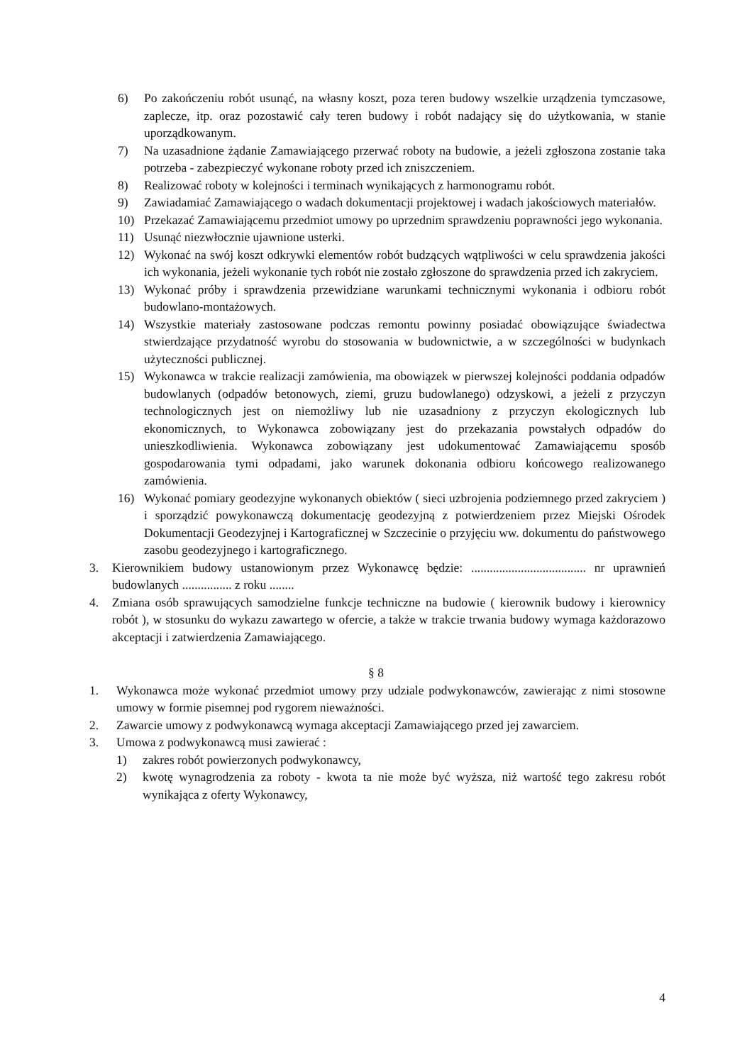6) Po zakończeniu robót usunąć, na własny koszt, poza teren budowy wszelkie urządzenia tymczasowe, zaplecze, itp. oraz pozostawić cały teren budowy i robót nadający się do użytkowania, w stanie uporządkowanym.
7) Na uzasadnione żądanie Zamawiającego przerwać roboty na budowie, a jeżeli zgłoszona zostanie taka potrzeba - zabezpieczyć wykonane roboty przed ich zniszczeniem.
8) Realizować roboty w kolejności i terminach wynikających z harmonogramu robót.
9) Zawiadamiać Zamawiającego o wadach dokumentacji projektowej i wadach jakościowych materiałów.
10) Przekazać Zamawiającemu przedmiot umowy po uprzednim sprawdzeniu poprawności jego wykonania.
11) Usunąć niezwłocznie ujawnione usterki.
12) Wykonać na swój koszt odkrywki elementów robót budzących wątpliwości w celu sprawdzenia jakości ich wykonania, jeżeli wykonanie tych robót nie zostało zgłoszone do sprawdzenia przed ich zakryciem.
13) Wykonać próby i sprawdzenia przewidziane warunkami technicznymi wykonania i odbioru robót budowlano-montażowych.
14) Wszystkie materiały zastosowane podczas remontu powinny posiadać obowiązujące świadectwa stwierdzające przydatność wyrobu do stosowania w budownictwie, a w szczególności w budynkach użyteczności publicznej.
15) Wykonawca w trakcie realizacji zamówienia, ma obowiązek w pierwszej kolejności poddania odpadów budowlanych (odpadów betonowych, ziemi, gruzu budowlanego) odzyskowi, a jeżeli z przyczyn technologicznych jest on niemożliwy lub nie uzasadniony z przyczyn ekologicznych lub ekonomicznych, to Wykonawca zobowiązany jest do przekazania powstałych odpadów do unieszkodliwienia. Wykonawca zobowiązany jest udokumentować Zamawiającemu sposób gospodarowania tymi odpadami, jako warunek dokonania odbioru końcowego realizowanego zamówienia.
16) Wykonać pomiary geodezyjne wykonanych obiektów ( sieci uzbrojenia podziemnego przed zakryciem ) i sporządzić powykonawczą dokumentację geodezyjną z potwierdzeniem przez Miejski Ośrodek Dokumentacji Geodezyjnej i Kartograficznej w Szczecinie o przyjęciu ww. dokumentu do państwowego zasobu geodezyjnego i kartograficznego.
3. Kierownikiem budowy ustanowionym przez Wykonawcę będzie: ..................................... nr uprawnień budowlanych ................ z roku ........
4. Zmiana osób sprawujących samodzielne funkcje techniczne na budowie ( kierownik budowy i kierownicy robót ), w stosunku do wykazu zawartego w ofercie, a także w trakcie trwania budowy wymaga każdorazowo akceptacji i zatwierdzenia Zamawiającego.
§ 8
1. Wykonawca może wykonać przedmiot umowy przy udziale podwykonawców, zawierając z nimi stosowne umowy w formie pisemnej pod rygorem nieważności.
2. Zawarcie umowy z podwykonawcą wymaga akceptacji Zamawiającego przed jej zawarciem.
3. Umowa z podwykonawcą musi zawierać :
1) zakres robót powierzonych podwykonawcy,
2) kwotę wynagrodzenia za roboty - kwota ta nie może być wyższa, niż wartość tego zakresu robót wynikająca z oferty Wykonawcy,
4